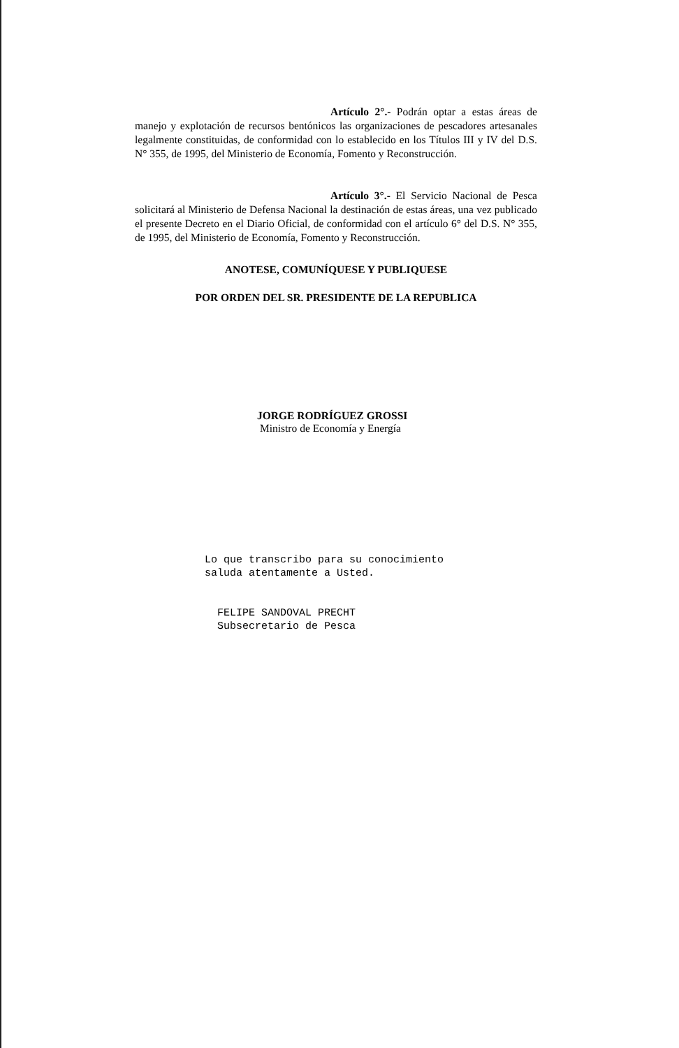Artículo 2°.- Podrán optar a estas áreas de manejo y explotación de recursos bentónicos las organizaciones de pescadores artesanales legalmente constituidas, de conformidad con lo establecido en los Títulos III y IV del D.S. N° 355, de 1995, del Ministerio de Economía, Fomento y Reconstrucción.
Artículo 3°.- El Servicio Nacional de Pesca solicitará al Ministerio de Defensa Nacional la destinación de estas áreas, una vez publicado el presente Decreto en el Diario Oficial, de conformidad con el artículo 6° del D.S. N° 355, de 1995, del Ministerio de Economía, Fomento y Reconstrucción.
ANOTESE, COMUNÍQUESE Y PUBLIQUESE
POR ORDEN DEL SR. PRESIDENTE DE LA REPUBLICA
JORGE RODRÍGUEZ GROSSI
Ministro de Economía y Energía
Lo que transcribo para su conocimiento
saluda atentamente a Usted.
FELIPE SANDOVAL PRECHT
Subsecretario de Pesca